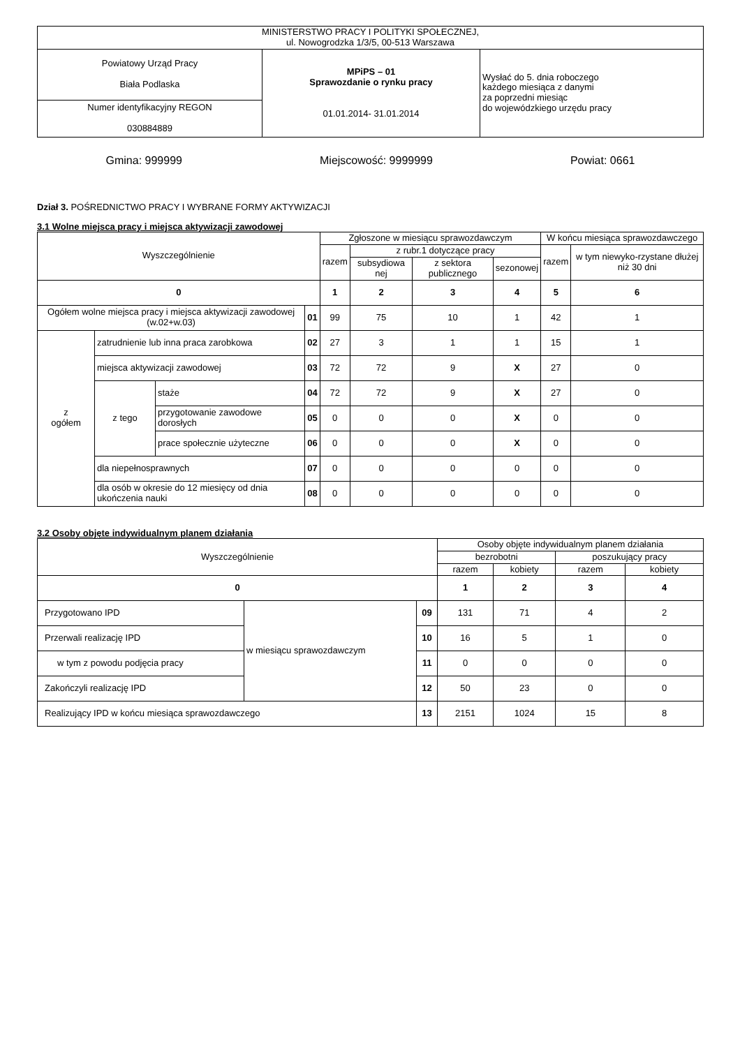| MINISTERSTWO PRACY I POLITYKI SPOŁECZNEJ, ul. Nowogrodzka 1/3/5, 00-513 Warszawa | | |
| Powiatowy Urząd Pracy Biała Podlaska | MPiPS – 01 Sprawozdanie o rynku pracy 01.01.2014- 31.01.2014 | Wysłać do 5. dnia roboczego każdego miesiąca z danymi za poprzedni miesiąc do wojewódzkiego urzędu pracy |
| Numer identyfikacyjny REGON 030884889 | | |
Gmina: 999999 Miejscowość: 9999999 Powiat: 0661
Dział 3. POŚREDNICTWO PRACY I WYBRANE FORMY AKTYWIZACJI
3.1 Wolne miejsca pracy i miejsca aktywizacji zawodowej
| Wyszczególnienie | | | | Zgłoszone w miesiącu sprawozdawczym | | | | W końcu miesiąca sprawozdawczego | |
| --- | --- | --- | --- | --- | --- | --- | --- | --- | --- |
| | | | | razem | z rubr.1 dotyczące pracy | | | razem | w tym niewyko-rzystane dłużej niż 30 dni |
| | | | | | subsydiowa nej | z sektora publicznego | sezonowej | | |
| 0 | | | | 1 | 2 | 3 | 4 | 5 | 6 |
| Ogółem wolne miejsca pracy i miejsca aktywizacji zawodowej (w.02+w.03) | | | 01 | 99 | 75 | 10 | 1 | 42 | 1 |
| z ogółem | zatrudnienie lub inna praca zarobkowa | | 02 | 27 | 3 | 1 | 1 | 15 | 1 |
| | miejsca aktywizacji zawodowej | | 03 | 72 | 72 | 9 | X | 27 | 0 |
| | z tego | staże | 04 | 72 | 72 | 9 | X | 27 | 0 |
| | | przygotowanie zawodowe dorosłych | 05 | 0 | 0 | 0 | X | 0 | 0 |
| | | prace społecznie użyteczne | 06 | 0 | 0 | 0 | X | 0 | 0 |
| | dla niepełnosprawnych | | 07 | 0 | 0 | 0 | 0 | 0 | 0 |
| | dla osób w okresie do 12 miesięcy od dnia ukończenia nauki | | 08 | 0 | 0 | 0 | 0 | 0 | 0 |
3.2 Osoby objęte indywidualnym planem działania
| Wyszczególnienie | | | Osoby objęte indywidualnym planem działania | | | |
| --- | --- | --- | --- | --- | --- | --- |
| | | | bezrobotni | | poszukujący pracy | |
| | | | razem | kobiety | razem | kobiety |
| 0 | | | 1 | 2 | 3 | 4 |
| Przygotowano IPD | w miesiącu sprawozdawczym | 09 | 131 | 71 | 4 | 2 |
| Przerwali realizację IPD | | 10 | 16 | 5 | 1 | 0 |
| w tym z powodu podjęcia pracy | | 11 | 0 | 0 | 0 | 0 |
| Zakończyli realizację IPD | | 12 | 50 | 23 | 0 | 0 |
| Realizujący IPD w końcu miesiąca sprawozdawczego | | 13 | 2151 | 1024 | 15 | 8 |